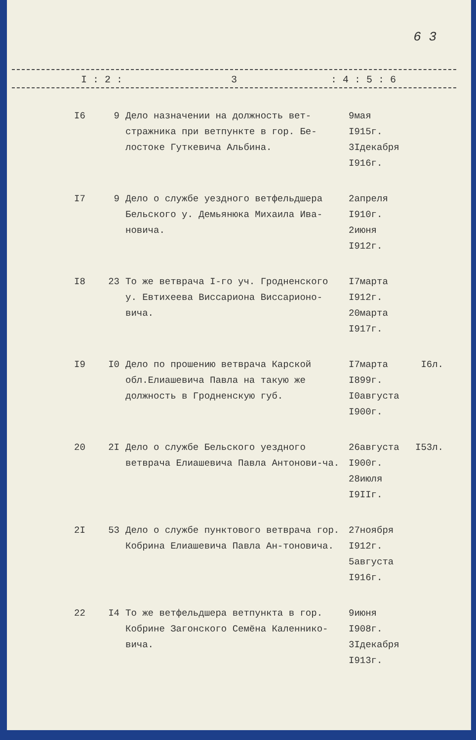6 3
I : 2 : 3: 4 : 5 : 6
| I6 | 9 | Дело назначении на должность вет-стражника при ветпункте в гор. Бе-лостоке Гуткевича Альбина. | 9мая I915г. 3Iдекабря I916г. | |
| I7 | 9 | Дело о службе уездного ветфельдшера Бельского у. Демьянюка Михаила Ива-новича. | 2апреля I910г. 2июня I912г. | |
| I8 | 23 | То же ветврача I-го уч. Гродненского у. Евтихеева Виссариона Виссарионо-вича. | I7марта I912г. 20марта I917г. | |
| I9 | I0 | Дело по прошению ветврача Карской обл.Елиашевича Павла на такую же должность в Гродненскую губ. | I7марта I899г. I0августа I900г. | I6л. |
| 20 | 2I | Дело о службе Бельского уездного ветврача Елиашевича Павла Антонови-ча. | 26августа I900г. 28июля I9IIг. | I53л. |
| 2I | 53 | Дело о службе пунктового ветврача гор. Кобрина Елиашевича Павла Ан-тоновича. | 27ноября I912г. 5августа I916г. | |
| 22 | I4 | То же ветфельдшера ветпункта в гор. Кобрине Загонского Семёна Каленнико-вича. | 9июня I908г. 3Iдекабря I913г. | |